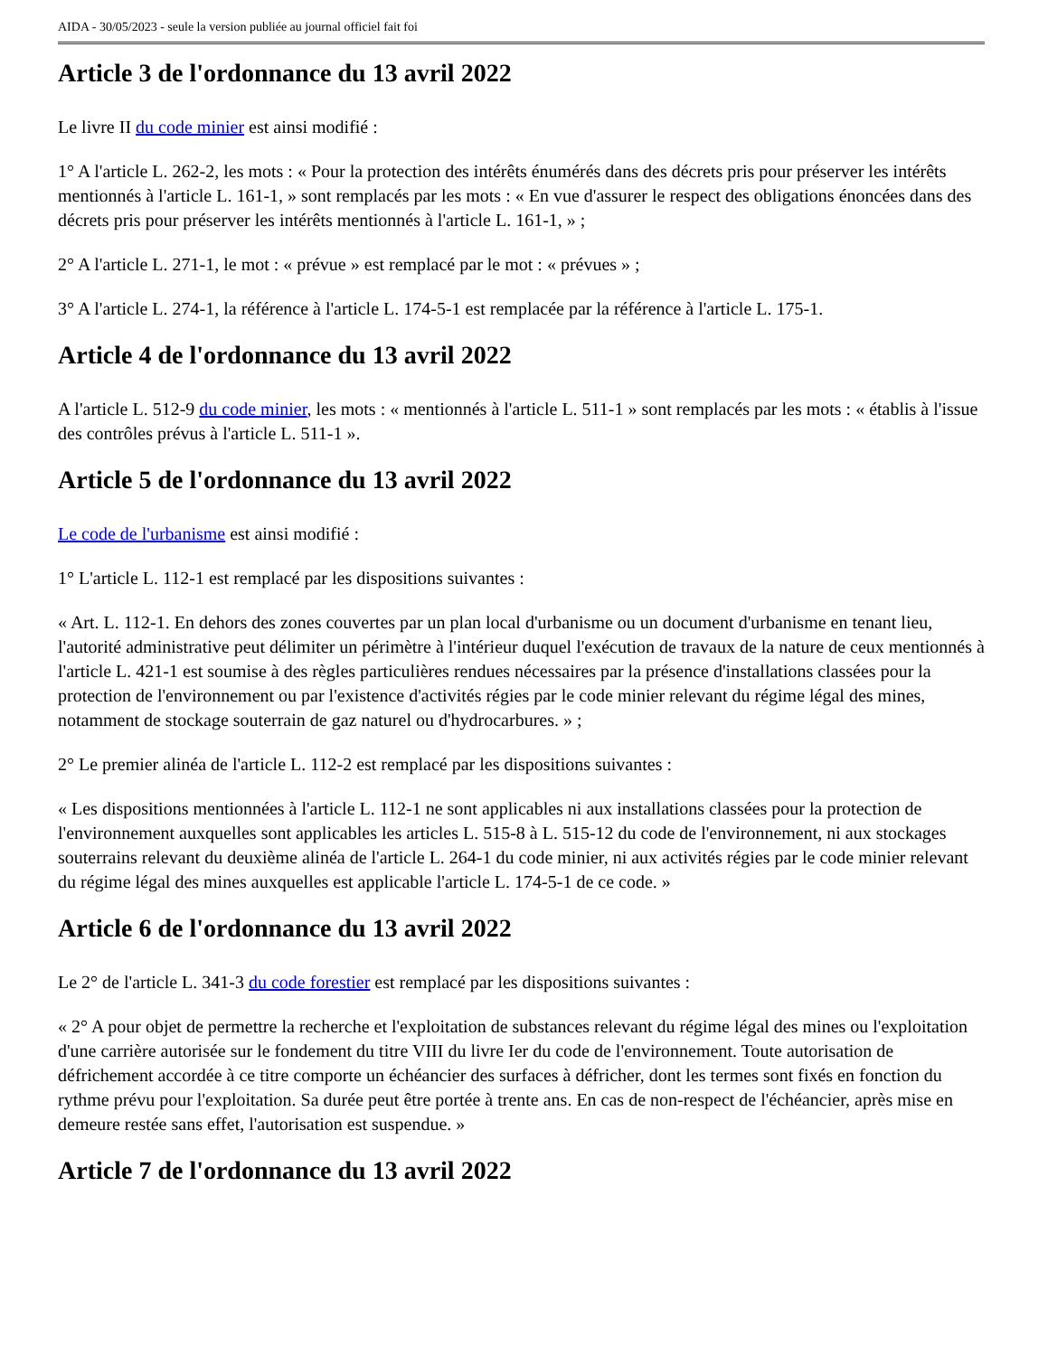AIDA - 30/05/2023 - seule la version publiée au journal officiel fait foi
Article 3 de l'ordonnance du 13 avril 2022
Le livre II du code minier est ainsi modifié :
1° A l'article L. 262-2, les mots : « Pour la protection des intérêts énumérés dans des décrets pris pour préserver les intérêts mentionnés à l'article L. 161-1, » sont remplacés par les mots : « En vue d'assurer le respect des obligations énoncées dans des décrets pris pour préserver les intérêts mentionnés à l'article L. 161-1, » ;
2° A l'article L. 271-1, le mot : « prévue » est remplacé par le mot : « prévues » ;
3° A l'article L. 274-1, la référence à l'article L. 174-5-1 est remplacée par la référence à l'article L. 175-1.
Article 4 de l'ordonnance du 13 avril 2022
A l'article L. 512-9 du code minier, les mots : « mentionnés à l'article L. 511-1 » sont remplacés par les mots : « établis à l'issue des contrôles prévus à l'article L. 511-1 ».
Article 5 de l'ordonnance du 13 avril 2022
Le code de l'urbanisme est ainsi modifié :
1° L'article L. 112-1 est remplacé par les dispositions suivantes :
« Art. L. 112-1. En dehors des zones couvertes par un plan local d'urbanisme ou un document d'urbanisme en tenant lieu, l'autorité administrative peut délimiter un périmètre à l'intérieur duquel l'exécution de travaux de la nature de ceux mentionnés à l'article L. 421-1 est soumise à des règles particulières rendues nécessaires par la présence d'installations classées pour la protection de l'environnement ou par l'existence d'activités régies par le code minier relevant du régime légal des mines, notamment de stockage souterrain de gaz naturel ou d'hydrocarbures. » ;
2° Le premier alinéa de l'article L. 112-2 est remplacé par les dispositions suivantes :
« Les dispositions mentionnées à l'article L. 112-1 ne sont applicables ni aux installations classées pour la protection de l'environnement auxquelles sont applicables les articles L. 515-8 à L. 515-12 du code de l'environnement, ni aux stockages souterrains relevant du deuxième alinéa de l'article L. 264-1 du code minier, ni aux activités régies par le code minier relevant du régime légal des mines auxquelles est applicable l'article L. 174-5-1 de ce code. »
Article 6 de l'ordonnance du 13 avril 2022
Le 2° de l'article L. 341-3 du code forestier est remplacé par les dispositions suivantes :
« 2° A pour objet de permettre la recherche et l'exploitation de substances relevant du régime légal des mines ou l'exploitation d'une carrière autorisée sur le fondement du titre VIII du livre Ier du code de l'environnement. Toute autorisation de défrichement accordée à ce titre comporte un échéancier des surfaces à défricher, dont les termes sont fixés en fonction du rythme prévu pour l'exploitation. Sa durée peut être portée à trente ans. En cas de non-respect de l'échéancier, après mise en demeure restée sans effet, l'autorisation est suspendue. »
Article 7 de l'ordonnance du 13 avril 2022